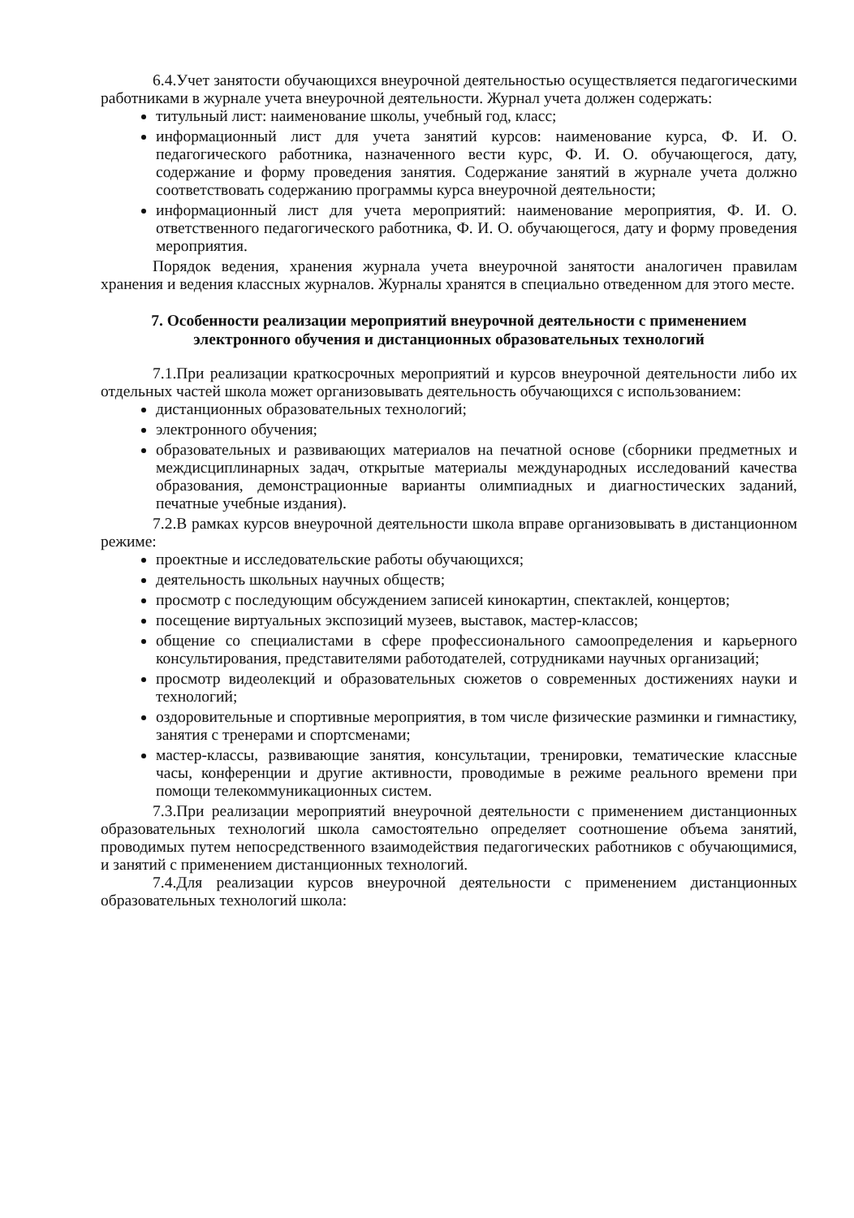6.4.Учет занятости обучающихся внеурочной деятельностью осуществляется педагогическими работниками в журнале учета внеурочной деятельности. Журнал учета должен содержать:
титульный лист: наименование школы, учебный год, класс;
информационный лист для учета занятий курсов: наименование курса, Ф. И. О. педагогического работника, назначенного вести курс, Ф. И. О. обучающегося, дату, содержание и форму проведения занятия. Содержание занятий в журнале учета должно соответствовать содержанию программы курса внеурочной деятельности;
информационный лист для учета мероприятий: наименование мероприятия, Ф. И. О. ответственного педагогического работника, Ф. И. О. обучающегося, дату и форму проведения мероприятия.
Порядок ведения, хранения журнала учета внеурочной занятости аналогичен правилам хранения и ведения классных журналов. Журналы хранятся в специально отведенном для этого месте.
7. Особенности реализации мероприятий внеурочной деятельности с применением электронного обучения и дистанционных образовательных технологий
7.1.При реализации краткосрочных мероприятий и курсов внеурочной деятельности либо их отдельных частей школа может организовывать деятельность обучающихся с использованием:
дистанционных образовательных технологий;
электронного обучения;
образовательных и развивающих материалов на печатной основе (сборники предметных и междисциплинарных задач, открытые материалы международных исследований качества образования, демонстрационные варианты олимпиадных и диагностических заданий, печатные учебные издания).
7.2.В рамках курсов внеурочной деятельности школа вправе организовывать в дистанционном режиме:
проектные и исследовательские работы обучающихся;
деятельность школьных научных обществ;
просмотр с последующим обсуждением записей кинокартин, спектаклей, концертов;
посещение виртуальных экспозиций музеев, выставок, мастер-классов;
общение со специалистами в сфере профессионального самоопределения и карьерного консультирования, представителями работодателей, сотрудниками научных организаций;
просмотр видеолекций и образовательных сюжетов о современных достижениях науки и технологий;
оздоровительные и спортивные мероприятия, в том числе физические разминки и гимнастику, занятия с тренерами и спортсменами;
мастер-классы, развивающие занятия, консультации, тренировки, тематические классные часы, конференции и другие активности, проводимые в режиме реального времени при помощи телекоммуникационных систем.
7.3.При реализации мероприятий внеурочной деятельности с применением дистанционных образовательных технологий школа самостоятельно определяет соотношение объема занятий, проводимых путем непосредственного взаимодействия педагогических работников с обучающимися, и занятий с применением дистанционных технологий.
7.4.Для реализации курсов внеурочной деятельности с применением дистанционных образовательных технологий школа: